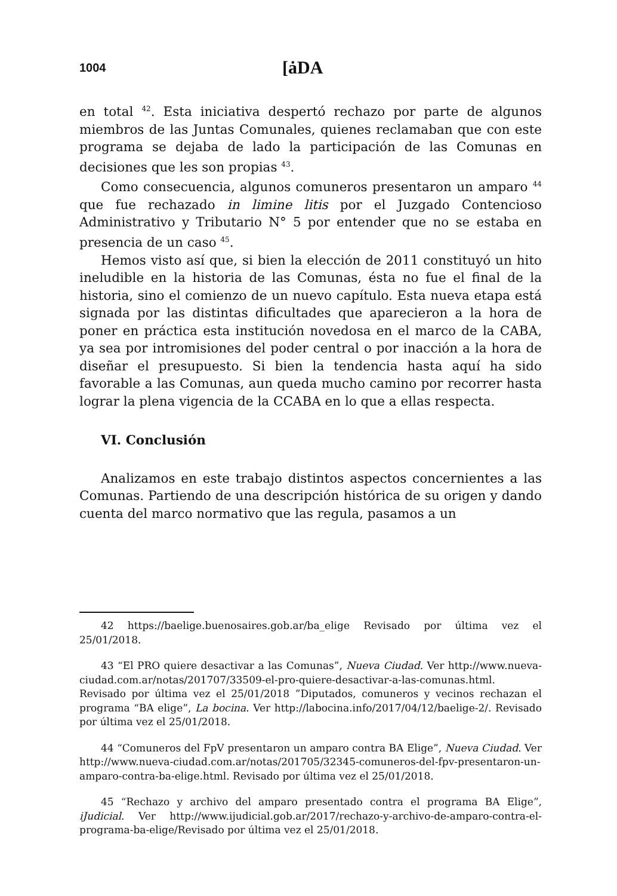1004 [ȧDA
en total <sup>42</sup>. Esta iniciativa despertó rechazo por parte de algunos miembros de las Juntas Comunales, quienes reclamaban que con este programa se dejaba de lado la participación de las Comunas en decisiones que les son propias <sup>43</sup>.
Como consecuencia, algunos comuneros presentaron un amparo <sup>44</sup> que fue rechazado in limine litis por el Juzgado Contencioso Administrativo y Tributario N° 5 por entender que no se estaba en presencia de un caso <sup>45</sup>.
Hemos visto así que, si bien la elección de 2011 constituyó un hito ineludible en la historia de las Comunas, ésta no fue el final de la historia, sino el comienzo de un nuevo capítulo. Esta nueva etapa está signada por las distintas dificultades que aparecieron a la hora de poner en práctica esta institución novedosa en el marco de la CABA, ya sea por intromisiones del poder central o por inacción a la hora de diseñar el presupuesto. Si bien la tendencia hasta aquí ha sido favorable a las Comunas, aun queda mucho camino por recorrer hasta lograr la plena vigencia de la CCABA en lo que a ellas respecta.
VI. Conclusión
Analizamos en este trabajo distintos aspectos concernientes a las Comunas. Partiendo de una descripción histórica de su origen y dando cuenta del marco normativo que las regula, pasamos a un
42 https://baelige.buenosaires.gob.ar/ba_elige Revisado por última vez el 25/01/2018.
43 “El PRO quiere desactivar a las Comunas”, Nueva Ciudad. Ver http://www.nueva-ciudad.com.ar/notas/201707/33509-el-pro-quiere-desactivar-a-las-comunas.html. Revisado por última vez el 25/01/2018 ”Diputados, comuneros y vecinos rechazan el programa “BA elige”, La bocina. Ver http://labocina.info/2017/04/12/baelige-2/. Revisado por última vez el 25/01/2018.
44 “Comuneros del FpV presentaron un amparo contra BA Elige”, Nueva Ciudad. Ver http://www.nueva-ciudad.com.ar/notas/201705/32345-comuneros-del-fpv-presentaron-un-amparo-contra-ba-elige.html. Revisado por última vez el 25/01/2018.
45 “Rechazo y archivo del amparo presentado contra el programa BA Elige”, iJudicial. Ver http://www.ijudicial.gob.ar/2017/rechazo-y-archivo-de-amparo-contra-el-programa-ba-elige/Revisado por última vez el 25/01/2018.